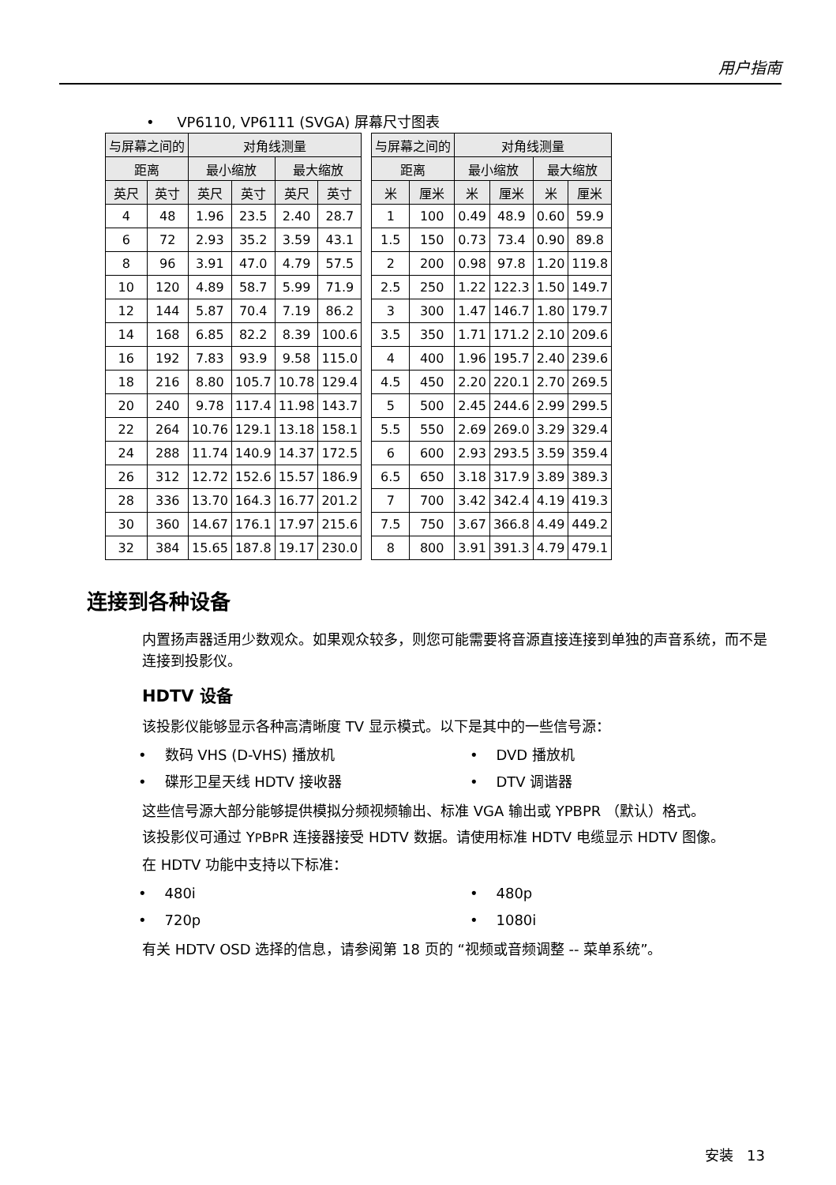用户指南
• VP6110, VP6111 (SVGA) 屏幕尺寸图表
| 与屏幕之间的 | | 对角线测量 | | | |
| --- | --- | --- | --- | --- | --- |
| 距离 | | 最小缩放 | | 最大缩放 | |
| 英尺 | 英寸 | 英尺 | 英寸 | 英尺 | 英寸 |
| 4 | 48 | 1.96 | 23.5 | 2.40 | 28.7 |
| 6 | 72 | 2.93 | 35.2 | 3.59 | 43.1 |
| 8 | 96 | 3.91 | 47.0 | 4.79 | 57.5 |
| 10 | 120 | 4.89 | 58.7 | 5.99 | 71.9 |
| 12 | 144 | 5.87 | 70.4 | 7.19 | 86.2 |
| 14 | 168 | 6.85 | 82.2 | 8.39 | 100.6 |
| 16 | 192 | 7.83 | 93.9 | 9.58 | 115.0 |
| 18 | 216 | 8.80 | 105.7 | 10.78 | 129.4 |
| 20 | 240 | 9.78 | 117.4 | 11.98 | 143.7 |
| 22 | 264 | 10.76 | 129.1 | 13.18 | 158.1 |
| 24 | 288 | 11.74 | 140.9 | 14.37 | 172.5 |
| 26 | 312 | 12.72 | 152.6 | 15.57 | 186.9 |
| 28 | 336 | 13.70 | 164.3 | 16.77 | 201.2 |
| 30 | 360 | 14.67 | 176.1 | 17.97 | 215.6 |
| 32 | 384 | 15.65 | 187.8 | 19.17 | 230.0 |
| 与屏幕之间的 | | 对角线测量 | | | |
| --- | --- | --- | --- | --- | --- |
| 距离 | | 最小缩放 | | 最大缩放 | |
| 米 | 厘米 | 米 | 厘米 | 米 | 厘米 |
| 1 | 100 | 0.49 | 48.9 | 0.60 | 59.9 |
| 1.5 | 150 | 0.73 | 73.4 | 0.90 | 89.8 |
| 2 | 200 | 0.98 | 97.8 | 1.20 | 119.8 |
| 2.5 | 250 | 1.22 | 122.3 | 1.50 | 149.7 |
| 3 | 300 | 1.47 | 146.7 | 1.80 | 179.7 |
| 3.5 | 350 | 1.71 | 171.2 | 2.10 | 209.6 |
| 4 | 400 | 1.96 | 195.7 | 2.40 | 239.6 |
| 4.5 | 450 | 2.20 | 220.1 | 2.70 | 269.5 |
| 5 | 500 | 2.45 | 244.6 | 2.99 | 299.5 |
| 5.5 | 550 | 2.69 | 269.0 | 3.29 | 329.4 |
| 6 | 600 | 2.93 | 293.5 | 3.59 | 359.4 |
| 6.5 | 650 | 3.18 | 317.9 | 3.89 | 389.3 |
| 7 | 700 | 3.42 | 342.4 | 4.19 | 419.3 |
| 7.5 | 750 | 3.67 | 366.8 | 4.49 | 449.2 |
| 8 | 800 | 3.91 | 391.3 | 4.79 | 479.1 |
连接到各种设备
内置扬声器适用少数观众。如果观众较多，则您可能需要将音源直接连接到单独的声音系统，而不是连接到投影仪。
HDTV 设备
该投影仪能够显示各种高清晰度 TV 显示模式。以下是其中的一些信号源：
• 数码 VHS (D-VHS) 播放机 • DVD 播放机
• 碟形卫星天线 HDTV 接收器 • DTV 调谐器
这些信号源大部分能够提供模拟分频视频输出、标准 VGA 输出或 YPBPR （默认）格式。
该投影仪可通过 YPBPR 连接器接受 HDTV 数据。请使用标准 HDTV 电缆显示 HDTV 图像。
在 HDTV 功能中支持以下标准：
• 480i • 480p
• 720p • 1080i
有关 HDTV OSD 选择的信息，请参阅第 18 页的 “视频或音频调整 -- 菜单系统”。
安装 13